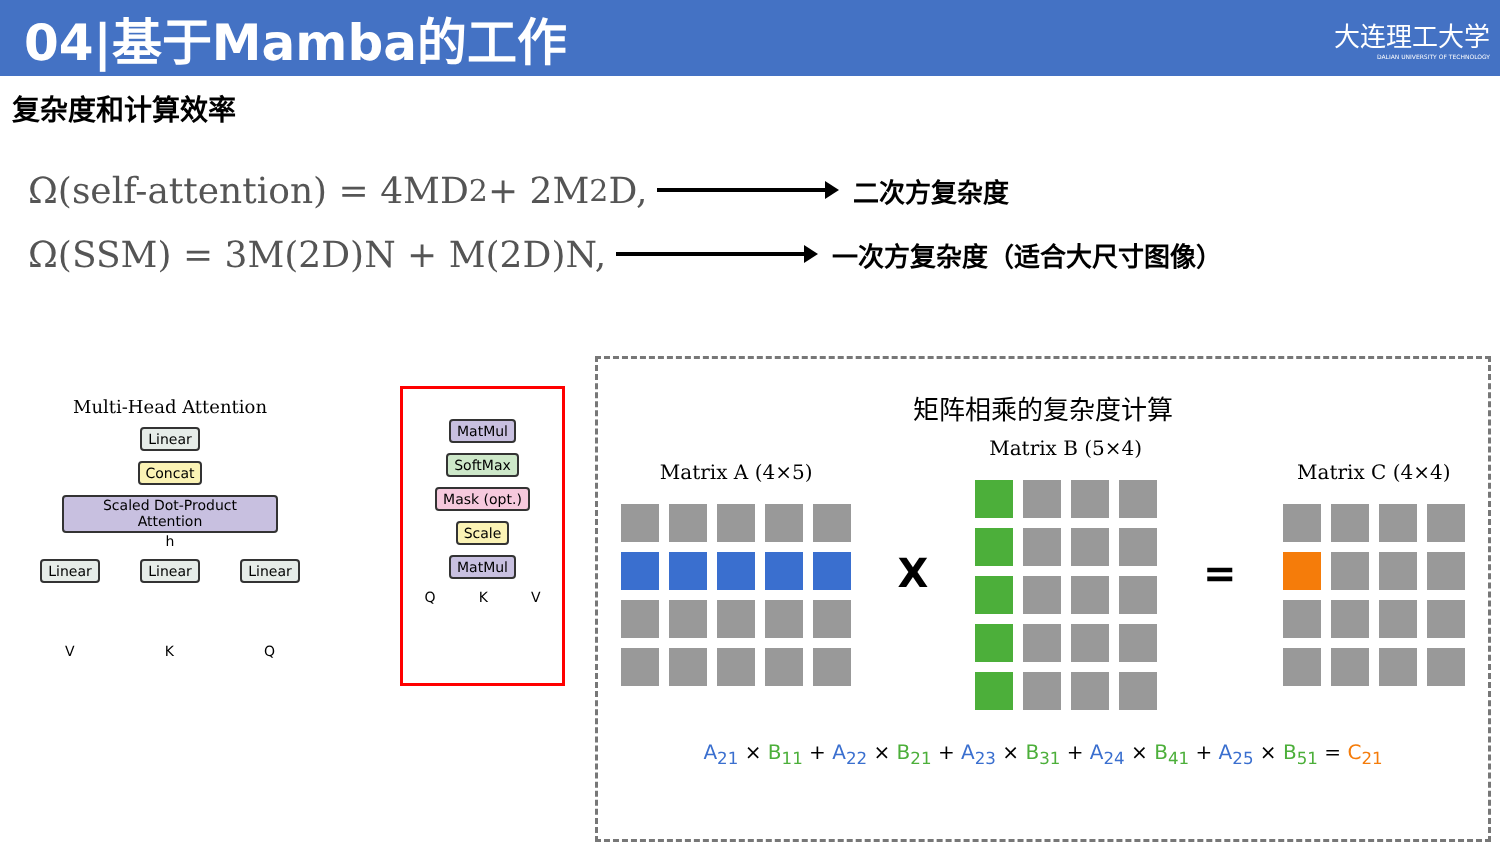04|基于Mamba的工作
大连理工大学
DALIAN UNIVERSITY OF TECHNOLOGY
复杂度和计算效率
Ω(self-attention) = 4MD<sup>2</sup> + 2M<sup>2</sup>D, 二次方复杂度
Ω(SSM) = 3M(2D)N + M(2D)N, 一次方复杂度（适合大尺寸图像）
Multi-Head Attention
Linear
Concat
Scaled Dot-Product Attention
h
Linear Linear Linear
V K Q
MatMul
SoftMax
Mask (opt.)
Scale
MatMul
Q K V
矩阵相乘的复杂度计算
Matrix A (4×5)
X
Matrix B (5×4)
=
Matrix C (4×4)
A<sub>21</sub> × B<sub>11</sub> + A<sub>22</sub> × B<sub>21</sub> + A<sub>23</sub> × B<sub>31</sub> + A<sub>24</sub> × B<sub>41</sub> + A<sub>25</sub> × B<sub>51</sub> = C<sub>21</sub>